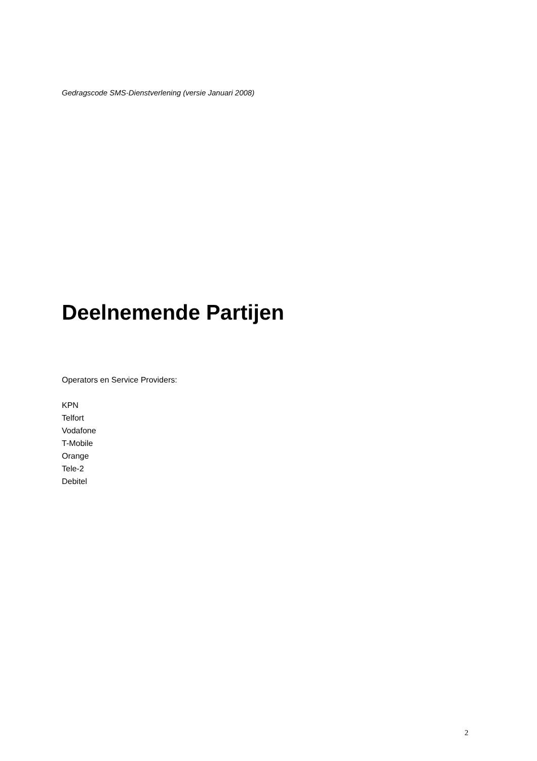Gedragscode SMS-Dienstverlening (versie Januari 2008)
Deelnemende Partijen
Operators en Service Providers:
KPN
Telfort
Vodafone
T-Mobile
Orange
Tele-2
Debitel
2